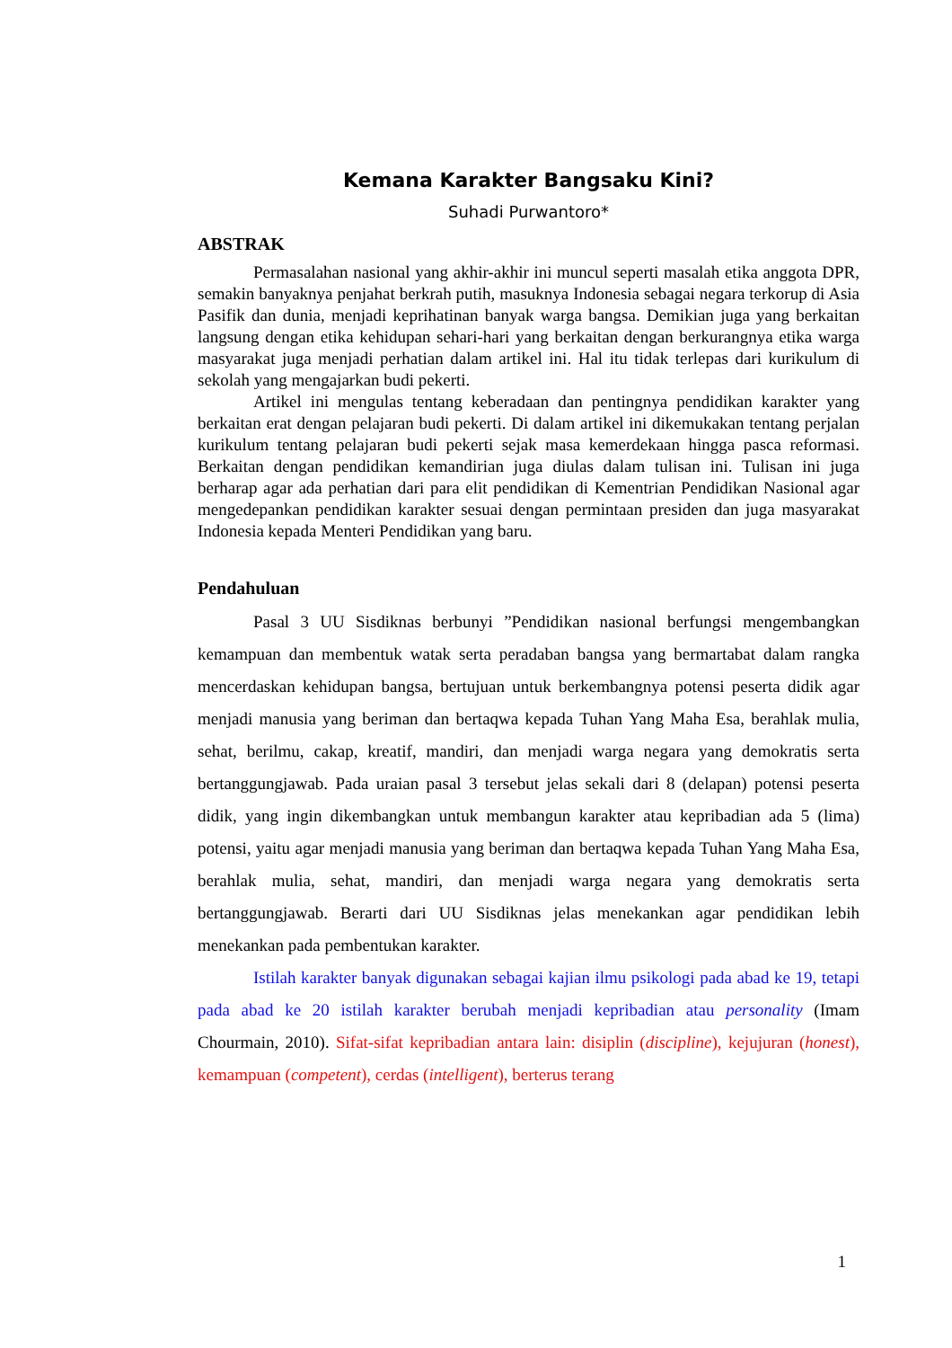Kemana Karakter Bangsaku Kini?
Suhadi Purwantoro*
ABSTRAK
Permasalahan nasional yang akhir-akhir ini muncul seperti masalah etika anggota DPR, semakin banyaknya penjahat berkrah putih, masuknya Indonesia sebagai negara terkorup di Asia Pasifik dan dunia, menjadi keprihatinan banyak warga bangsa. Demikian juga yang berkaitan langsung dengan etika kehidupan sehari-hari yang berkaitan dengan berkurangnya etika warga masyarakat juga menjadi perhatian dalam artikel ini. Hal itu tidak terlepas dari kurikulum di sekolah yang mengajarkan budi pekerti.
Artikel ini mengulas tentang keberadaan dan pentingnya pendidikan karakter yang berkaitan erat dengan pelajaran budi pekerti. Di dalam artikel ini dikemukakan tentang perjalan kurikulum tentang pelajaran budi pekerti sejak masa kemerdekaan hingga pasca reformasi. Berkaitan dengan pendidikan kemandirian juga diulas dalam tulisan ini. Tulisan ini juga berharap agar ada perhatian dari para elit pendidikan di Kementrian Pendidikan Nasional agar mengedepankan pendidikan karakter sesuai dengan permintaan presiden dan juga masyarakat Indonesia kepada Menteri Pendidikan yang baru.
Pendahuluan
Pasal 3 UU Sisdiknas berbunyi ”Pendidikan nasional berfungsi mengembangkan kemampuan dan membentuk watak serta peradaban bangsa yang bermartabat dalam rangka mencerdaskan kehidupan bangsa, bertujuan untuk berkembangnya potensi peserta didik agar menjadi manusia yang beriman dan bertaqwa kepada Tuhan Yang Maha Esa, berahlak mulia, sehat, berilmu, cakap, kreatif, mandiri, dan menjadi warga negara yang demokratis serta bertanggungjawab. Pada uraian pasal 3 tersebut jelas sekali dari 8 (delapan) potensi peserta didik, yang ingin dikembangkan untuk membangun karakter atau kepribadian ada 5 (lima) potensi, yaitu agar menjadi manusia yang beriman dan bertaqwa kepada Tuhan Yang Maha Esa, berahlak mulia, sehat, mandiri, dan menjadi warga negara yang demokratis serta bertanggungjawab. Berarti dari UU Sisdiknas jelas menekankan agar pendidikan lebih menekankan pada pembentukan karakter.
Istilah karakter banyak digunakan sebagai kajian ilmu psikologi pada abad ke 19, tetapi pada abad ke 20 istilah karakter berubah menjadi kepribadian atau personality (Imam Chourmain, 2010). Sifat-sifat kepribadian antara lain: disiplin (discipline), kejujuran (honest), kemampuan (competent), cerdas (intelligent), berterus terang
1